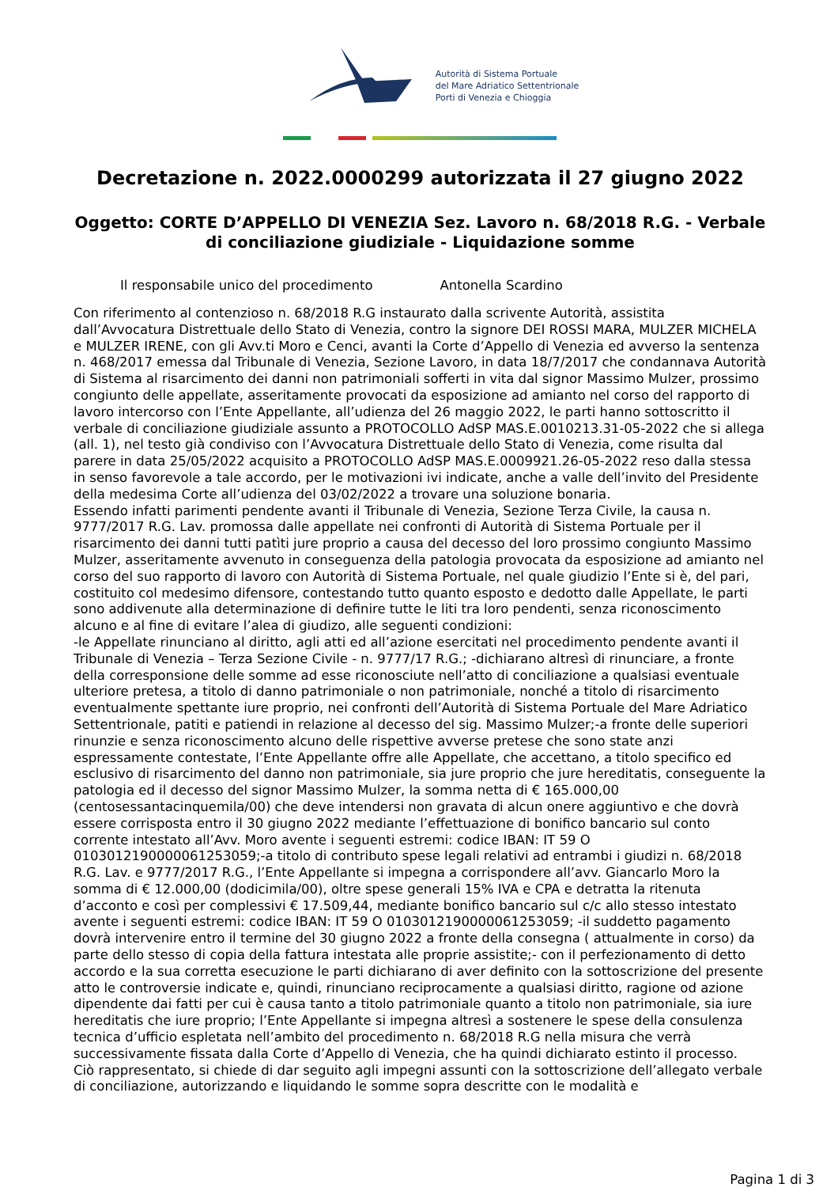Autorità di Sistema Portuale
del Mare Adriatico Settentrionale
Porti di Venezia e Chioggia
Decretazione n. 2022.0000299 autorizzata il 27 giugno 2022
Oggetto: CORTE D’APPELLO DI VENEZIA Sez. Lavoro n. 68/2018 R.G. - Verbale di conciliazione giudiziale - Liquidazione somme
Il responsabile unico del procedimento Antonella Scardino
Con riferimento al contenzioso n. 68/2018 R.G instaurato dalla scrivente Autorità, assistita dall’Avvocatura Distrettuale dello Stato di Venezia, contro la signore DEI ROSSI MARA, MULZER MICHELA e MULZER IRENE, con gli Avv.ti Moro e Cenci, avanti la Corte d’Appello di Venezia ed avverso la sentenza n. 468/2017 emessa dal Tribunale di Venezia, Sezione Lavoro, in data 18/7/2017 che condannava Autorità di Sistema al risarcimento dei danni non patrimoniali sofferti in vita dal signor Massimo Mulzer, prossimo congiunto delle appellate, asseritamente provocati da esposizione ad amianto nel corso del rapporto di lavoro intercorso con l’Ente Appellante, all’udienza del 26 maggio 2022, le parti hanno sottoscritto il verbale di conciliazione giudiziale assunto a PROTOCOLLO AdSP MAS.E.0010213.31-05-2022 che si allega (all. 1), nel testo già condiviso con l’Avvocatura Distrettuale dello Stato di Venezia, come risulta dal parere in data 25/05/2022 acquisito a PROTOCOLLO AdSP MAS.E.0009921.26-05-2022 reso dalla stessa in senso favorevole a tale accordo, per le motivazioni ivi indicate, anche a valle dell’invito del Presidente della medesima Corte all’udienza del 03/02/2022 a trovare una soluzione bonaria.
Essendo infatti parimenti pendente avanti il Tribunale di Venezia, Sezione Terza Civile, la causa n. 9777/2017 R.G. Lav. promossa dalle appellate nei confronti di Autorità di Sistema Portuale per il risarcimento dei danni tutti patìti jure proprio a causa del decesso del loro prossimo congiunto Massimo Mulzer, asseritamente avvenuto in conseguenza della patologia provocata da esposizione ad amianto nel corso del suo rapporto di lavoro con Autorità di Sistema Portuale, nel quale giudizio l’Ente si è, del pari, costituito col medesimo difensore, contestando tutto quanto esposto e dedotto dalle Appellate, le parti sono addivenute alla determinazione di definire tutte le liti tra loro pendenti, senza riconoscimento alcuno e al fine di evitare l’alea di giudizo, alle seguenti condizioni:
-le Appellate rinunciano al diritto, agli atti ed all’azione esercitati nel procedimento pendente avanti il Tribunale di Venezia – Terza Sezione Civile - n. 9777/17 R.G.; -dichiarano altresì di rinunciare, a fronte della corresponsione delle somme ad esse riconosciute nell’atto di conciliazione a qualsiasi eventuale ulteriore pretesa, a titolo di danno patrimoniale o non patrimoniale, nonché a titolo di risarcimento eventualmente spettante iure proprio, nei confronti dell’Autorità di Sistema Portuale del Mare Adriatico Settentrionale, patiti e patiendi in relazione al decesso del sig. Massimo Mulzer;-a fronte delle superiori rinunzie e senza riconoscimento alcuno delle rispettive avverse pretese che sono state anzi espressamente contestate, l’Ente Appellante offre alle Appellate, che accettano, a titolo specifico ed esclusivo di risarcimento del danno non patrimoniale, sia jure proprio che jure hereditatis, conseguente la patologia ed il decesso del signor Massimo Mulzer, la somma netta di € 165.000,00 (centosessantacinquemila/00) che deve intendersi non gravata di alcun onere aggiuntivo e che dovrà essere corrisposta entro il 30 giugno 2022 mediante l’effettuazione di bonifico bancario sul conto corrente intestato all’Avv. Moro avente i seguenti estremi: codice IBAN: IT 59 O 0103012190000061253059;-a titolo di contributo spese legali relativi ad entrambi i giudizi n. 68/2018 R.G. Lav. e 9777/2017 R.G., l’Ente Appellante si impegna a corrispondere all’avv. Giancarlo Moro la somma di € 12.000,00 (dodicimila/00), oltre spese generali 15% IVA e CPA e detratta la ritenuta d’acconto e così per complessivi € 17.509,44, mediante bonifico bancario sul c/c allo stesso intestato avente i seguenti estremi: codice IBAN: IT 59 O 0103012190000061253059; -il suddetto pagamento dovrà intervenire entro il termine del 30 giugno 2022 a fronte della consegna ( attualmente in corso) da parte dello stesso di copia della fattura intestata alle proprie assistite;- con il perfezionamento di detto accordo e la sua corretta esecuzione le parti dichiarano di aver definito con la sottoscrizione del presente atto le controversie indicate e, quindi, rinunciano reciprocamente a qualsiasi diritto, ragione od azione dipendente dai fatti per cui è causa tanto a titolo patrimoniale quanto a titolo non patrimoniale, sia iure hereditatis che iure proprio; l’Ente Appellante si impegna altresì a sostenere le spese della consulenza tecnica d’ufficio espletata nell’ambito del procedimento n. 68/2018 R.G nella misura che verrà successivamente fissata dalla Corte d’Appello di Venezia, che ha quindi dichiarato estinto il processo.
Ciò rappresentato, si chiede di dar seguito agli impegni assunti con la sottoscrizione dell’allegato verbale di conciliazione, autorizzando e liquidando le somme sopra descritte con le modalità e
Pagina 1 di 3